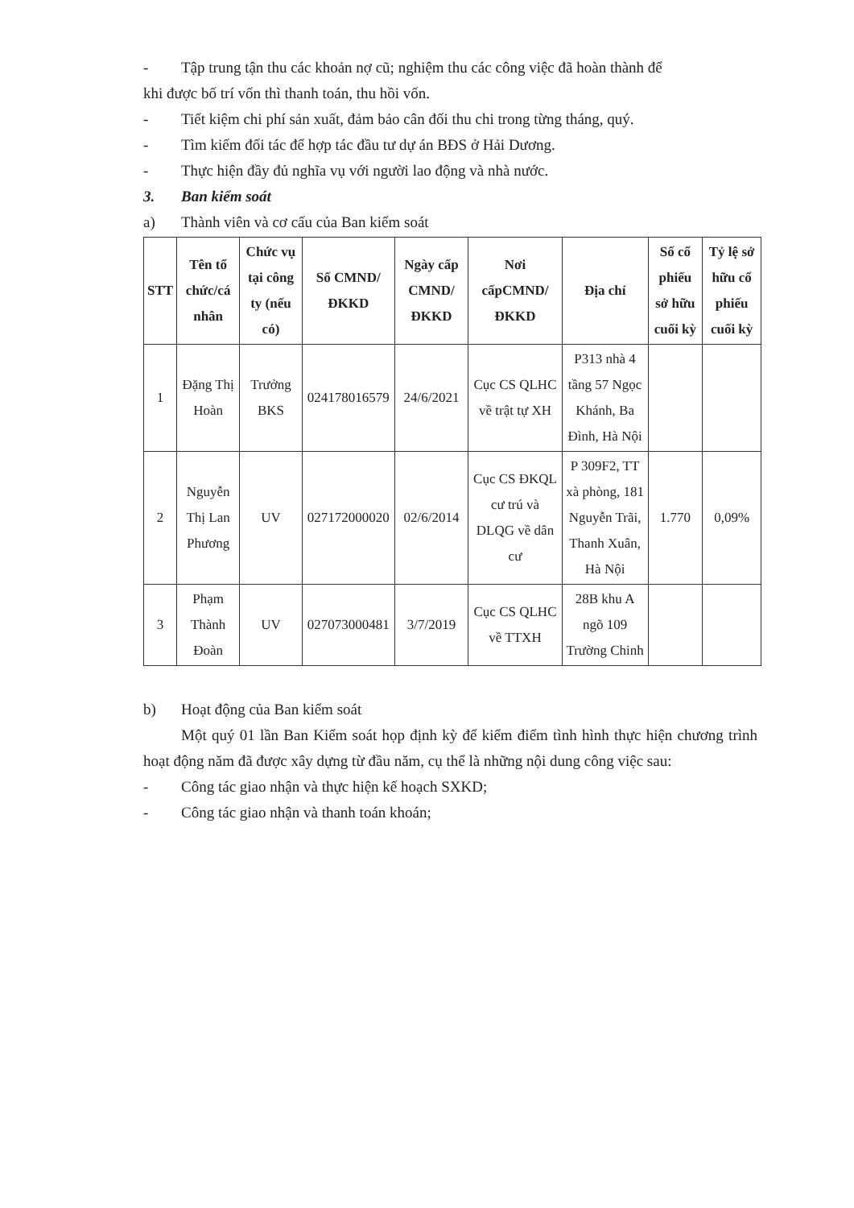- Tập trung tận thu các khoản nợ cũ; nghiệm thu các công việc đã hoàn thành để
khi được bố trí vốn thì thanh toán, thu hồi vốn.
- Tiết kiệm chi phí sản xuất, đảm bảo cân đối thu chi trong từng tháng, quý.
- Tìm kiếm đối tác để hợp tác đầu tư dự án BĐS ở Hải Dương.
- Thực hiện đầy đủ nghĩa vụ với người lao động và nhà nước.
3. Ban kiểm soát
a) Thành viên và cơ cấu của Ban kiểm soát
| STT | Tên tổ chức/cá nhân | Chức vụ tại công ty (nếu có) | Số CMND/ ĐKKD | Ngày cấp CMND/ ĐKKD | Nơi cấpCMND/ ĐKKD | Địa chỉ | Số cổ phiếu sở hữu cuối kỳ | Tỷ lệ sở hữu cổ phiếu cuối kỳ |
| --- | --- | --- | --- | --- | --- | --- | --- | --- |
| 1 | Đặng Thị Hoàn | Trưởng BKS | 024178016579 | 24/6/2021 | Cục CS QLHC về trật tự XH | P313 nhà 4 tầng 57 Ngọc Khánh, Ba Đình, Hà Nội | | |
| 2 | Nguyễn Thị Lan Phương | UV | 027172000020 | 02/6/2014 | Cục CS ĐKQL cư trú và DLQG về dân cư | P 309F2, TT xà phòng, 181 Nguyễn Trãi, Thanh Xuân, Hà Nội | 1.770 | 0,09% |
| 3 | Phạm Thành Đoàn | UV | 027073000481 | 3/7/2019 | Cục CS QLHC về TTXH | 28B khu A ngõ 109 Trường Chinh | | |
b) Hoạt động của Ban kiểm soát
Một quý 01 lần Ban Kiểm soát họp định kỳ để kiểm điểm tình hình thực hiện chương trình hoạt động năm đã được xây dựng từ đầu năm, cụ thể là những nội dung công việc sau:
- Công tác giao nhận và thực hiện kế hoạch SXKD;
- Công tác giao nhận và thanh toán khoán;